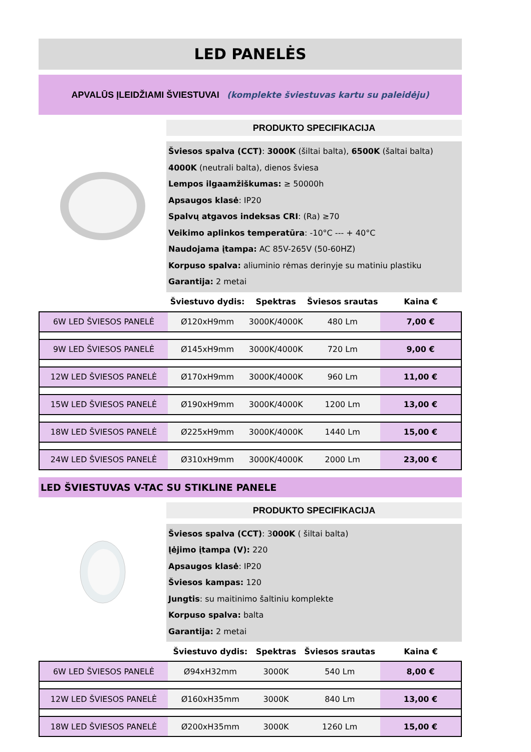LED PANELĖS
APVALŪS ĮLEIDŽIAMI ŠVIESTUVAI (komplekte šviestuvas kartu su paleidėju)
PRODUKTO SPECIFIKACIJA
Šviesos spalva (CCT): 3000K (šiltai balta), 6500K (šaltai balta)
4000K (neutrali balta), dienos šviesa
Lempos ilgaamžiškumas: ≥ 50000h
Apsaugos klasė: IP20
Spalvų atgavos indeksas CRI: (Ra) ≥70
Veikimo aplinkos temperatūra: -10°C --- + 40°C
Naudojama įtampa: AC 85V-265V (50-60HZ)
Korpuso spalva: aliuminio rėmas derinyje su matiniu plastiku
Garantija: 2 metai
| | Šviestuvo dydis: | Spektras | Šviesos srautas | Kaina € |
| --- | --- | --- | --- | --- |
| 6W LED ŠVIESOS PANELĖ | Ø120xH9mm | 3000K/4000K | 480 Lm | 7,00 € |
| 9W LED ŠVIESOS PANELĖ | Ø145xH9mm | 3000K/4000K | 720 Lm | 9,00 € |
| 12W LED ŠVIESOS PANELĖ | Ø170xH9mm | 3000K/4000K | 960 Lm | 11,00 € |
| 15W LED ŠVIESOS PANELĖ | Ø190xH9mm | 3000K/4000K | 1200 Lm | 13,00 € |
| 18W LED ŠVIESOS PANELĖ | Ø225xH9mm | 3000K/4000K | 1440 Lm | 15,00 € |
| 24W LED ŠVIESOS PANELĖ | Ø310xH9mm | 3000K/4000K | 2000 Lm | 23,00 € |
LED ŠVIESTUVAS V-TAC SU STIKLINE PANELE
PRODUKTO SPECIFIKACIJA
Šviesos spalva (CCT): 3000K ( šiltai balta)
Įėjimo įtampa (V): 220
Apsaugos klasė: IP20
Šviesos kampas: 120
Jungtis: su maitinimo šaltiniu komplekte
Korpuso spalva: balta
Garantija: 2 metai
| | Šviestuvo dydis: | Spektras | Šviesos srautas | Kaina € |
| --- | --- | --- | --- | --- |
| 6W LED ŠVIESOS PANELĖ | Ø94xH32mm | 3000K | 540 Lm | 8,00 € |
| 12W LED ŠVIESOS PANELĖ | Ø160xH35mm | 3000K | 840 Lm | 13,00 € |
| 18W LED ŠVIESOS PANELĖ | Ø200xH35mm | 3000K | 1260 Lm | 15,00 € |